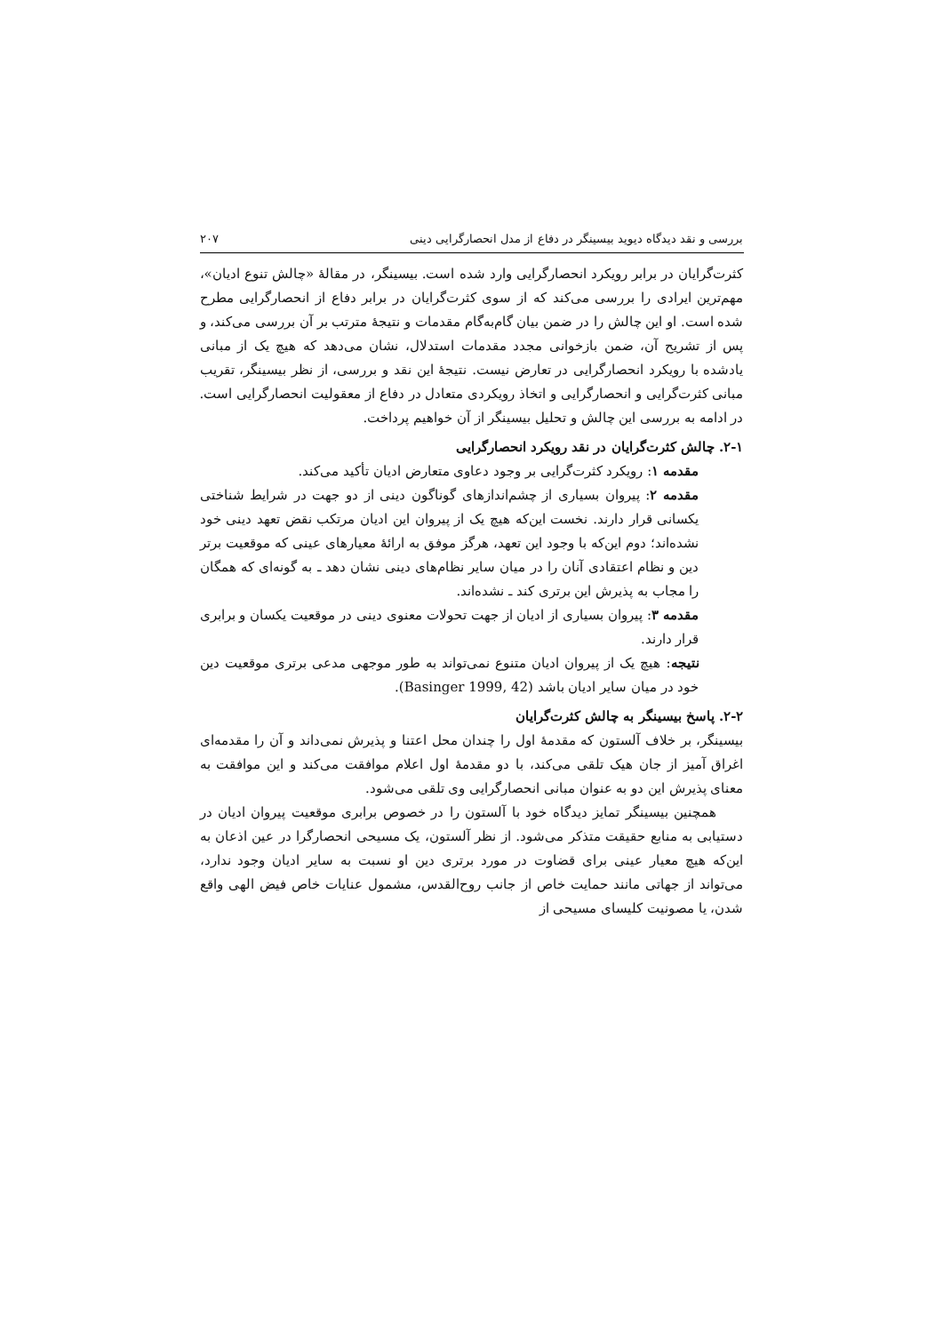بررسی و نقد دیدگاه دیوید بیسینگر در دفاع از مدل انحصارگرایی دینی ۲۰۷
کثرت‌گرایان در برابر رویکرد انحصارگرایی وارد شده است. بیسینگر، در مقالهٔ «چالش تنوع ادیان»، مهم‌ترین ایرادی را بررسی می‌کند که از سوی کثرت‌گرایان در برابر دفاع از انحصارگرایی مطرح شده است. او این چالش را در ضمن بیان گام‌به‌گام مقدمات و نتیجهٔ مترتب بر آن بررسی می‌کند، و پس از تشریح آن، ضمن بازخوانی مجدد مقدمات استدلال، نشان می‌دهد که هیچ یک از مبانی یادشده با رویکرد انحصارگرایی در تعارض نیست. نتیجهٔ این نقد و بررسی، از نظر بیسینگر، تقریب مبانی کثرت‌گرایی و انحصارگرایی و اتخاذ رویکردی متعادل در دفاع از معقولیت انحصارگرایی است. در ادامه به بررسی این چالش و تحلیل بیسینگر از آن خواهیم پرداخت.
۲-۱. چالش کثرت‌گرایان در نقد رویکرد انحصارگرایی
مقدمه ۱: رویکرد کثرت‌گرایی بر وجود دعاوی متعارض ادیان تأکید می‌کند.
مقدمه ۲: پیروان بسیاری از چشم‌اندازهای گوناگون دینی از دو جهت در شرایط شناختی یکسانی قرار دارند. نخست این‌که هیچ یک از پیروان این ادیان مرتکب نقض تعهد دینی خود نشده‌اند؛ دوم این‌که با وجود این تعهد، هرگز موفق به ارائهٔ معیارهای عینی که موقعیت برتر دین و نظام اعتقادی آنان را در میان سایر نظام‌های دینی نشان دهد ـ به گونه‌ای که همگان را مجاب به پذیرش این برتری کند ـ نشده‌اند.
مقدمه ۳: پیروان بسیاری از ادیان از جهت تحولات معنوی دینی در موقعیت یکسان و برابری قرار دارند.
نتیجه: هیچ یک از پیروان ادیان متنوع نمی‌تواند به طور موجهی مدعی برتری موقعیت دین خود در میان سایر ادیان باشد (Basinger 1999, 42).
۲-۲. پاسخ بیسینگر به چالش کثرت‌گرایان
بیسینگر، بر خلاف آلستون که مقدمهٔ اول را چندان محل اعتنا و پذیرش نمی‌داند و آن را مقدمه‌ای اغراق آمیز از جان هیک تلقی می‌کند، با دو مقدمهٔ اول اعلام موافقت می‌کند و این موافقت به معنای پذیرش این دو به عنوان مبانی انحصارگرایی وی تلقی می‌شود.
همچنین بیسینگر تمایز دیدگاه خود با آلستون را در خصوص برابری موقعیت پیروان ادیان در دستیابی به منابع حقیقت متذکر می‌شود. از نظر آلستون، یک مسیحی انحصارگرا در عین اذعان به این‌که هیچ معیار عینی برای قضاوت در مورد برتری دین او نسبت به سایر ادیان وجود ندارد، می‌تواند از جهاتی مانند حمایت خاص از جانب روح‌القدس، مشمول عنایات خاص فیض الهی واقع شدن، یا مصونیت کلیسای مسیحی از